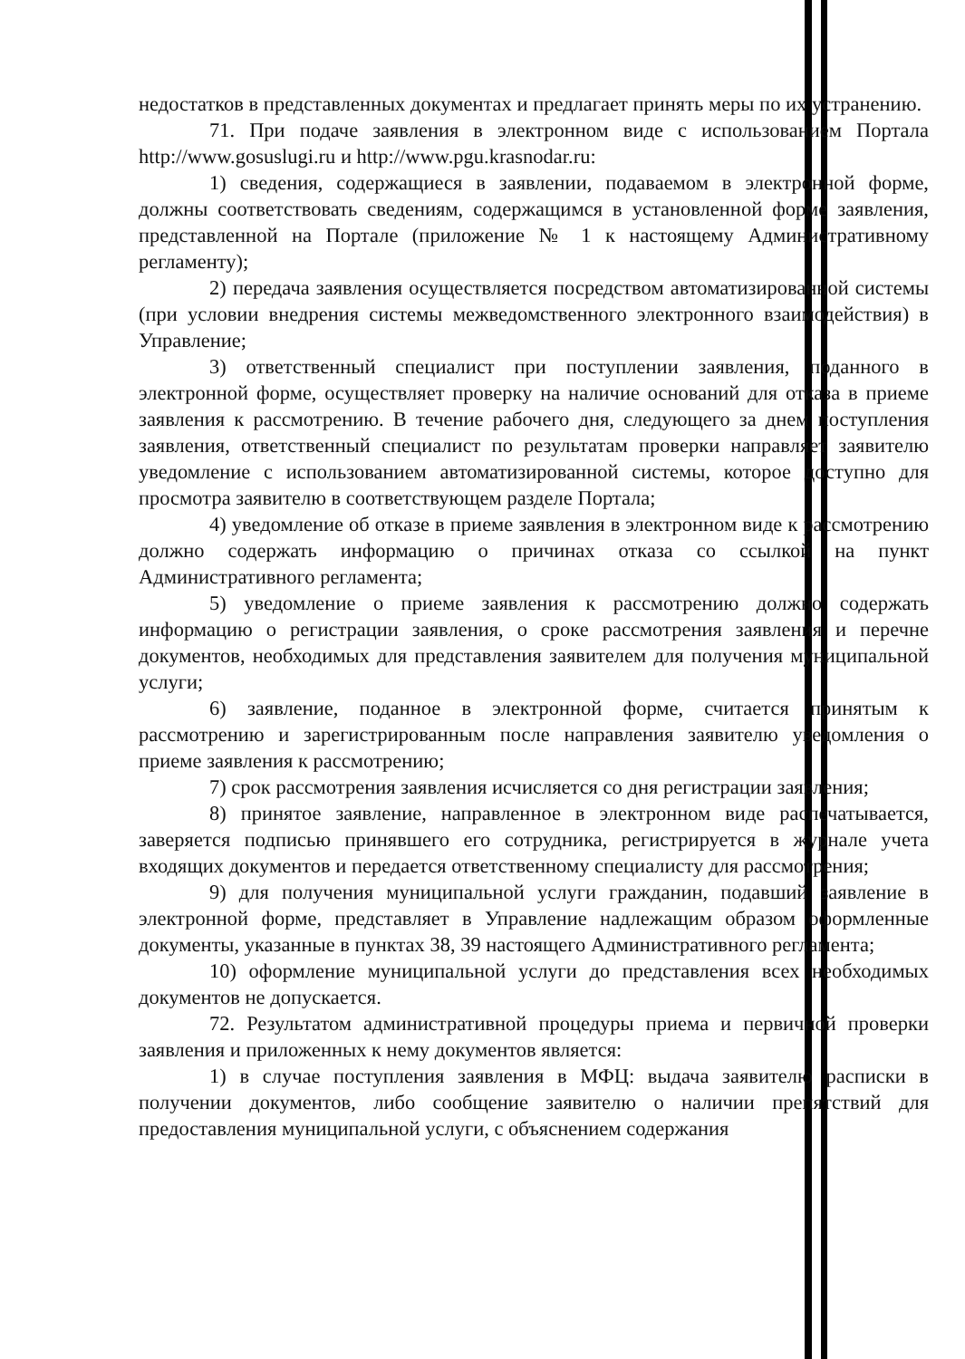недостатков в представленных документах и предлагает принять меры по их устранению.
71. При подаче заявления в электронном виде с использованием Портала http://www.gosuslugi.ru и http://www.pgu.krasnodar.ru:
1) сведения, содержащиеся в заявлении, подаваемом в электронной форме, должны соответствовать сведениям, содержащимся в установленной форме заявления, представленной на Портале (приложение № 1 к настоящему Административному регламенту);
2) передача заявления осуществляется посредством автоматизированной системы (при условии внедрения системы межведомственного электронного взаимодействия) в Управление;
3) ответственный специалист при поступлении заявления, поданного в электронной форме, осуществляет проверку на наличие оснований для отказа в приеме заявления к рассмотрению. В течение рабочего дня, следующего за днем поступления заявления, ответственный специалист по результатам проверки направляет заявителю уведомление с использованием автоматизированной системы, которое доступно для просмотра заявителю в соответствующем разделе Портала;
4) уведомление об отказе в приеме заявления в электронном виде к рассмотрению должно содержать информацию о причинах отказа со ссылкой на пункт Административного регламента;
5) уведомление о приеме заявления к рассмотрению должно содержать информацию о регистрации заявления, о сроке рассмотрения заявления и перечне документов, необходимых для представления заявителем для получения муниципальной услуги;
6) заявление, поданное в электронной форме, считается принятым к рассмотрению и зарегистрированным после направления заявителю уведомления о приеме заявления к рассмотрению;
7) срок рассмотрения заявления исчисляется со дня регистрации заявления;
8) принятое заявление, направленное в электронном виде распечатывается, заверяется подписью принявшего его сотрудника, регистрируется в журнале учета входящих документов и передается ответственному специалисту для рассмотрения;
9) для получения муниципальной услуги гражданин, подавший заявление в электронной форме, представляет в Управление надлежащим образом оформленные документы, указанные в пунктах 38, 39 настоящего Административного регламента;
10) оформление муниципальной услуги до представления всех необходимых документов не допускается.
72. Результатом административной процедуры приема и первичной проверки заявления и приложенных к нему документов является:
1) в случае поступления заявления в МФЦ: выдача заявителю расписки в получении документов, либо сообщение заявителю о наличии препятствий для предоставления муниципальной услуги, с объяснением содержания